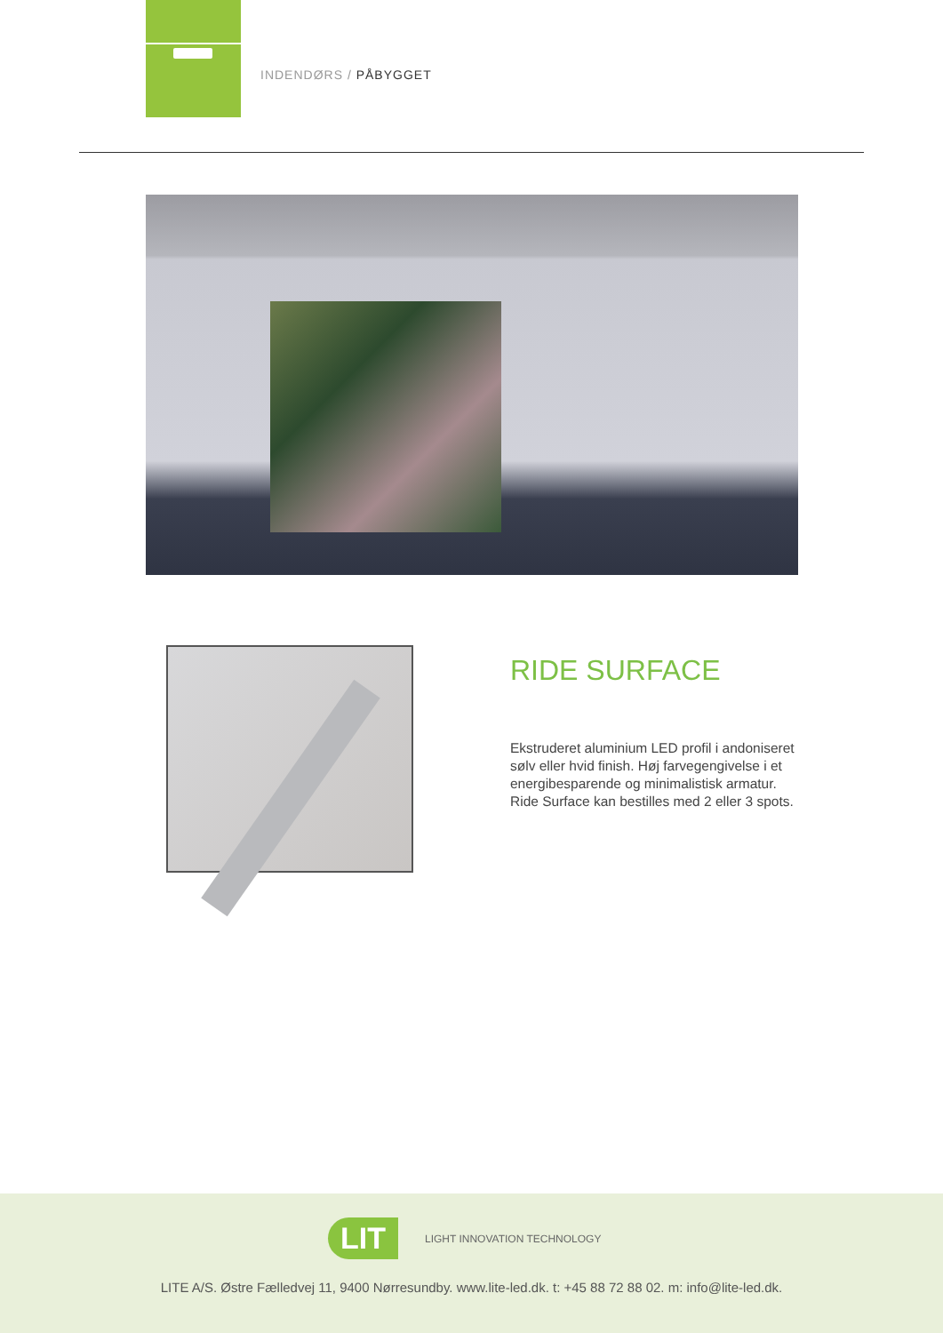INDENDØRS / PÅBYGGET
RIDE SURFACE
Ekstruderet aluminium LED profil i andoniseret sølv eller hvid finish. Høj farvegengivelse i et energibesparende og minimalistisk armatur. Ride Surface kan bestilles med 2 eller 3 spots.
LIT LIGHT INNOVATION TECHNOLOGY
LITE A/S. Østre Fælledvej 11, 9400 Nørresundby. www.lite-led.dk. t: +45 88 72 88 02. m: info@lite-led.dk.